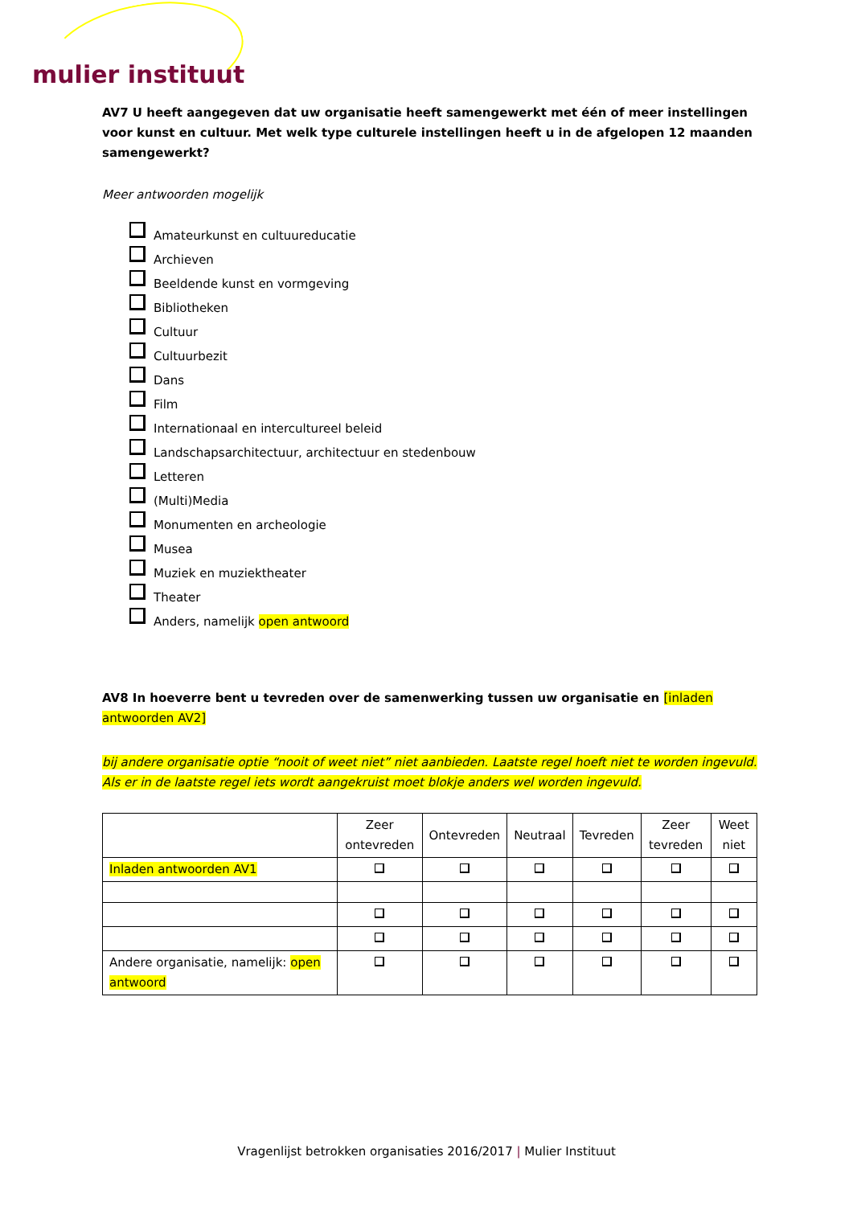mulier instituut
AV7 U heeft aangegeven dat uw organisatie heeft samengewerkt met één of meer instellingen voor kunst en cultuur. Met welk type culturele instellingen heeft u in de afgelopen 12 maanden samengewerkt?
Meer antwoorden mogelijk
Amateurkunst en cultuureducatie
Archieven
Beeldende kunst en vormgeving
Bibliotheken
Cultuur
Cultuurbezit
Dans
Film
Internationaal en intercultureel beleid
Landschapsarchitectuur, architectuur en stedenbouw
Letteren
(Multi)Media
Monumenten en archeologie
Musea
Muziek en muziektheater
Theater
Anders, namelijk open antwoord
AV8 In hoeverre bent u tevreden over de samenwerking tussen uw organisatie en [inladen antwoorden AV2]
bij andere organisatie optie “nooit of weet niet” niet aanbieden. Laatste regel hoeft niet te worden ingevuld. Als er in de laatste regel iets wordt aangekruist moet blokje anders wel worden ingevuld.
| | Zeer ontevreden | Ontevreden | Neutraal | Tevreden | Zeer tevreden | Weet niet |
| --- | --- | --- | --- | --- | --- | --- |
| Inladen antwoorden AV1 | | | | | | |
| Andere organisatie, namelijk: open antwoord | | | | | | |
Vragenlijst betrokken organisaties 2016/2017 | Mulier Instituut